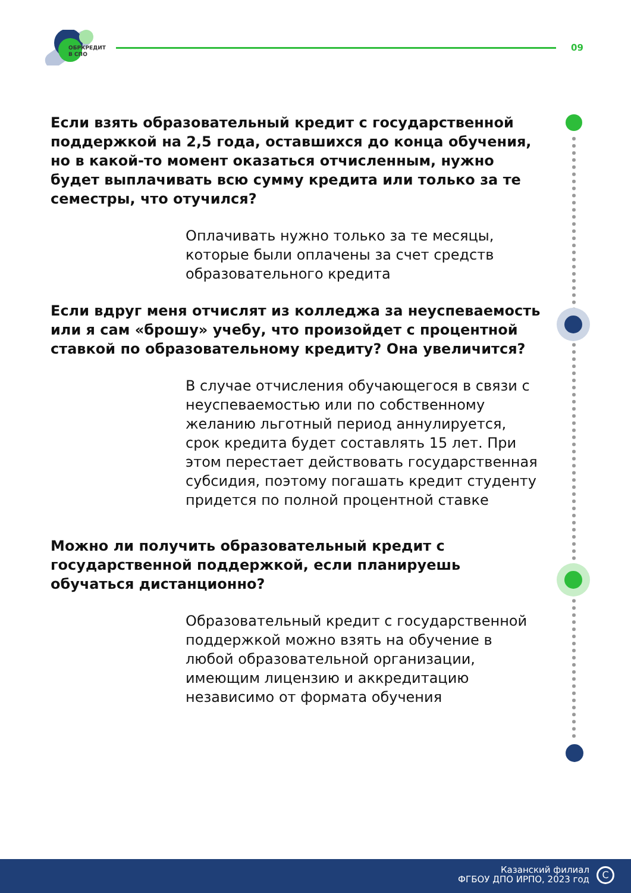ОБРКРЕДИТ
В СПО
09
Если взять образовательный кредит с государственной поддержкой на 2,5 года, оставшихся до конца обучения, но в какой-то момент оказаться отчисленным, нужно будет выплачивать всю сумму кредита или только за те семестры, что отучился?
Оплачивать нужно только за те месяцы, которые были оплачены за счет средств образовательного кредита
Если вдруг меня отчислят из колледжа за неуспеваемость или я сам «брошу» учебу, что произойдет с процентной ставкой по образовательному кредиту? Она увеличится?
В случае отчисления обучающегося в связи с неуспеваемостью или по собственному желанию льготный период аннулируется, срок кредита будет составлять 15 лет. При этом перестает действовать государственная субсидия, поэтому погашать кредит студенту придется по полной процентной ставке
Можно ли получить образовательный кредит с государственной поддержкой, если планируешь обучаться дистанционно?
Образовательный кредит с государственной поддержкой можно взять на обучение в любой образовательной организации, имеющим лицензию и аккредитацию независимо от формата обучения
Казанский филиал
ФГБОУ ДПО ИРПО, 2023 год
C